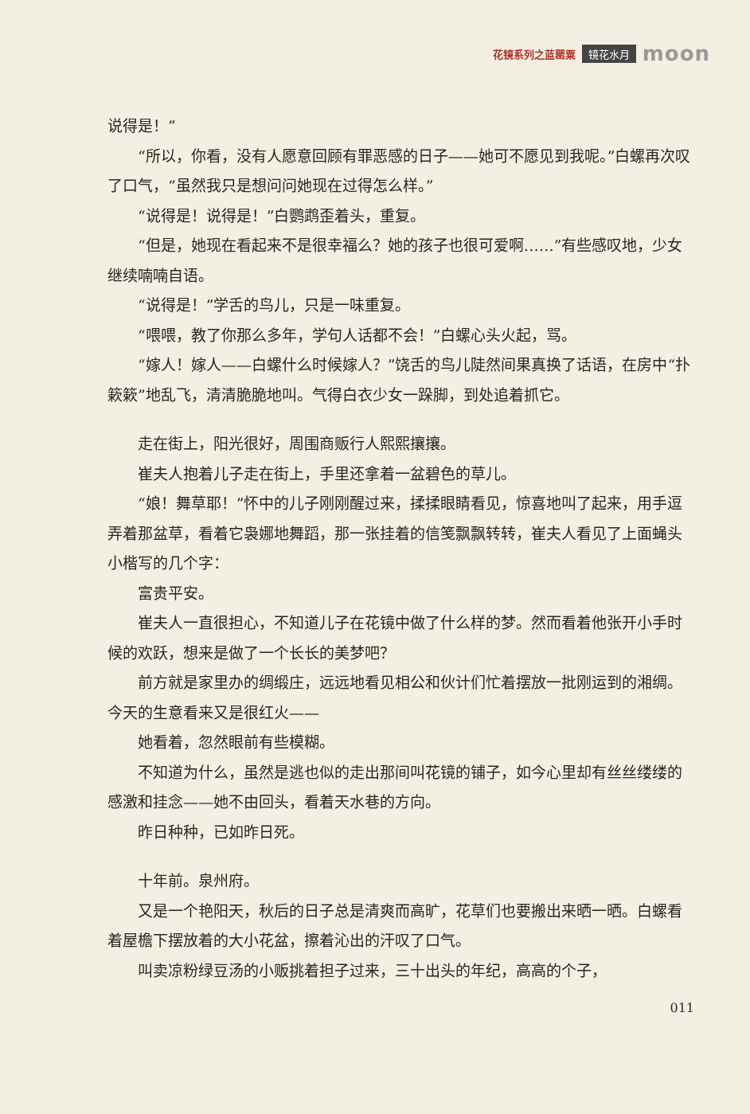花镜系列之蓝罂粟 镜花水月 moon
说得是！”
“所以，你看，没有人愿意回顾有罪恶感的日子——她可不愿见到我呢。”白螺再次叹了口气，“虽然我只是想问问她现在过得怎么样。”
“说得是！说得是！”白鹦鹉歪着头，重复。
“但是，她现在看起来不是很幸福么？她的孩子也很可爱啊……”有些感叹地，少女继续喃喃自语。
“说得是！”学舌的鸟儿，只是一味重复。
“喂喂，教了你那么多年，学句人话都不会！”白螺心头火起，骂。
“嫁人！嫁人——白螺什么时候嫁人？”饶舌的鸟儿陡然间果真换了话语，在房中“扑簌簌”地乱飞，清清脆脆地叫。气得白衣少女一跺脚，到处追着抓它。
走在街上，阳光很好，周围商贩行人熙熙攘攘。
崔夫人抱着儿子走在街上，手里还拿着一盆碧色的草儿。
“娘！舞草耶！”怀中的儿子刚刚醒过来，揉揉眼睛看见，惊喜地叫了起来，用手逗弄着那盆草，看着它袅娜地舞蹈，那一张挂着的信笺飘飘转转，崔夫人看见了上面蝇头小楷写的几个字：
富贵平安。
崔夫人一直很担心，不知道儿子在花镜中做了什么样的梦。然而看着他张开小手时候的欢跃，想来是做了一个长长的美梦吧？
前方就是家里办的绸缎庄，远远地看见相公和伙计们忙着摆放一批刚运到的湘绸。今天的生意看来又是很红火——
她看着，忽然眼前有些模糊。
不知道为什么，虽然是逃也似的走出那间叫花镜的铺子，如今心里却有丝丝缕缕的感激和挂念——她不由回头，看着天水巷的方向。
昨日种种，已如昨日死。
十年前。泉州府。
又是一个艳阳天，秋后的日子总是清爽而高旷，花草们也要搬出来晒一晒。白螺看着屋檐下摆放着的大小花盆，擦着沁出的汗叹了口气。
叫卖凉粉绿豆汤的小贩挑着担子过来，三十出头的年纪，高高的个子，
011